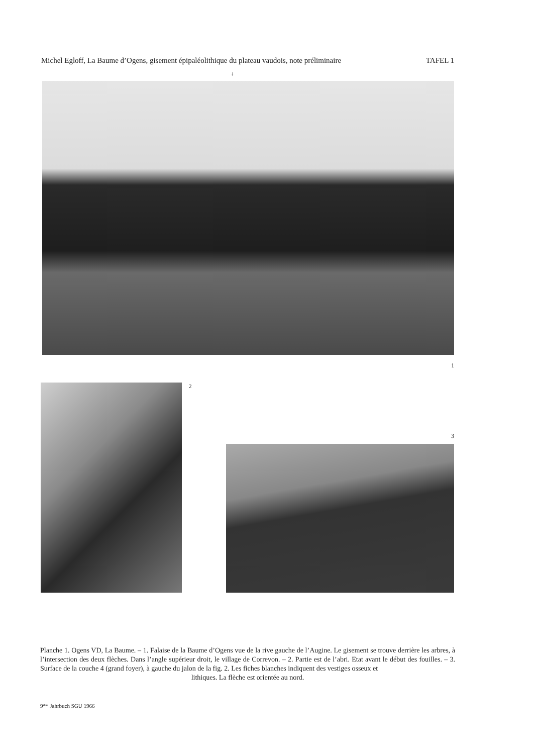Michel Egloff, La Baume d’Ogens, gisement épipaléolithique du plateau vaudois, note préliminaire TAFEL 1
↓
1
2
3
Planche 1. Ogens VD, La Baume. – 1. Falaise de la Baume d’Ogens vue de la rive gauche de l’Augine. Le gisement se trouve derrière les arbres, à l’intersection des deux flèches. Dans l’angle supérieur droit, le village de Correvon. – 2. Partie est de l’abri. Etat avant le début des fouilles. – 3. Surface de la couche 4 (grand foyer), à gauche du jalon de la fig. 2. Les fiches blanches indiquent des vestiges osseux et
lithiques. La flèche est orientée au nord.
9** Jahrbuch SGU 1966